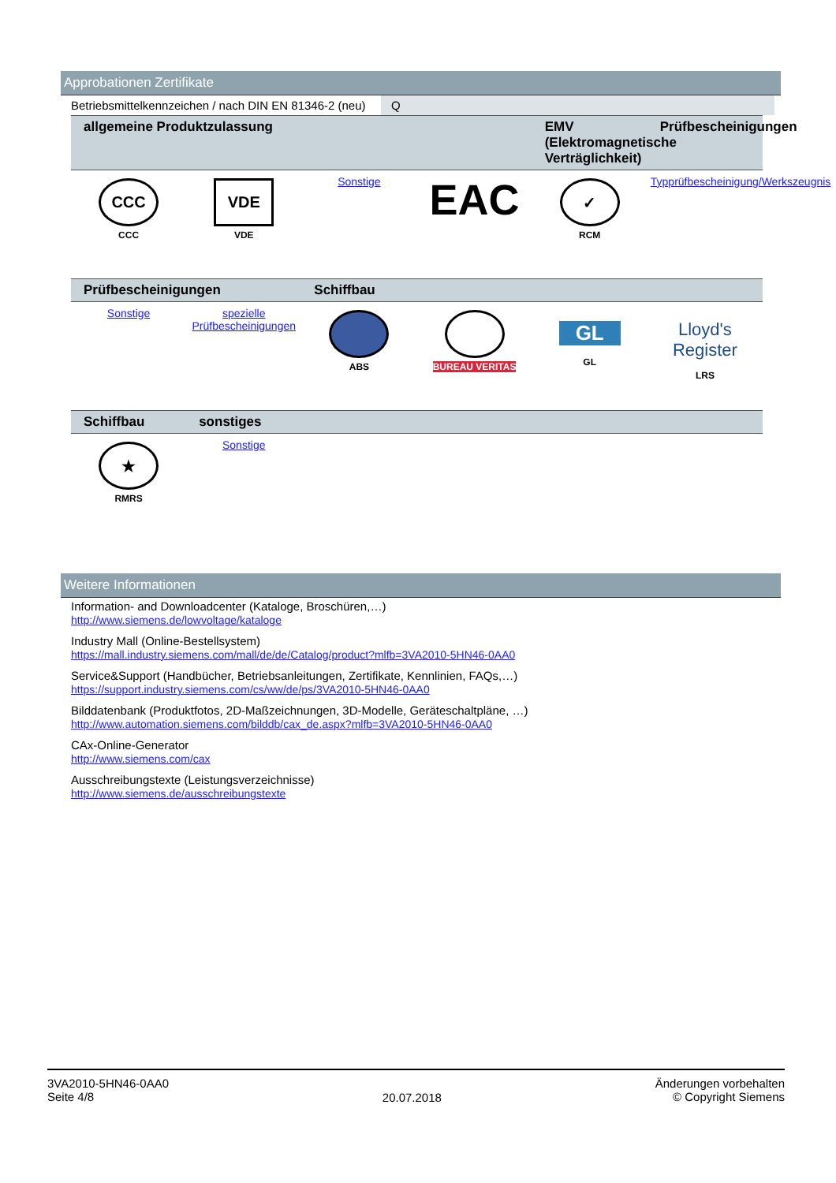Approbationen Zertifikate
| Betriebsmittelkennzeichen / nach DIN EN 81346-2 (neu) | Q |
| allgemeine Produktzulassung | | | | EMV (Elektromagnetische Verträglichkeit) | Prüfbescheinigungen |
| --- | --- | --- | --- | --- | --- |
| CCC CCC | VDE VDE | Sonstige | EAC | ✓ RCM | Typprüfbescheinigung/Werkszeugnis |
| Prüfbescheinigungen | | Schiffbau | | | |
| --- | --- | --- | --- | --- | --- |
| Sonstige | spezielle Prüfbescheinigungen | ABS | BUREAU VERITAS | GL GL | Lloyd's Register LRS |
| Schiffbau | sonstiges | | | | |
| --- | --- | --- | --- | --- | --- |
| ★ RMRS | Sonstige | | | | |
Weitere Informationen
Information- and Downloadcenter (Kataloge, Broschüren,…)
http://www.siemens.de/lowvoltage/kataloge
Industry Mall (Online-Bestellsystem)
https://mall.industry.siemens.com/mall/de/de/Catalog/product?mlfb=3VA2010-5HN46-0AA0
Service&Support (Handbücher, Betriebsanleitungen, Zertifikate, Kennlinien, FAQs,…)
https://support.industry.siemens.com/cs/ww/de/ps/3VA2010-5HN46-0AA0
Bilddatenbank (Produktfotos, 2D-Maßzeichnungen, 3D-Modelle, Geräteschaltpläne, …)
http://www.automation.siemens.com/bilddb/cax_de.aspx?mlfb=3VA2010-5HN46-0AA0
CAx-Online-Generator
http://www.siemens.com/cax
Ausschreibungstexte (Leistungsverzeichnisse)
http://www.siemens.de/ausschreibungstexte
3VA2010-5HN46-0AA0
Seite 4/8
20.07.2018
Änderungen vorbehalten
© Copyright Siemens